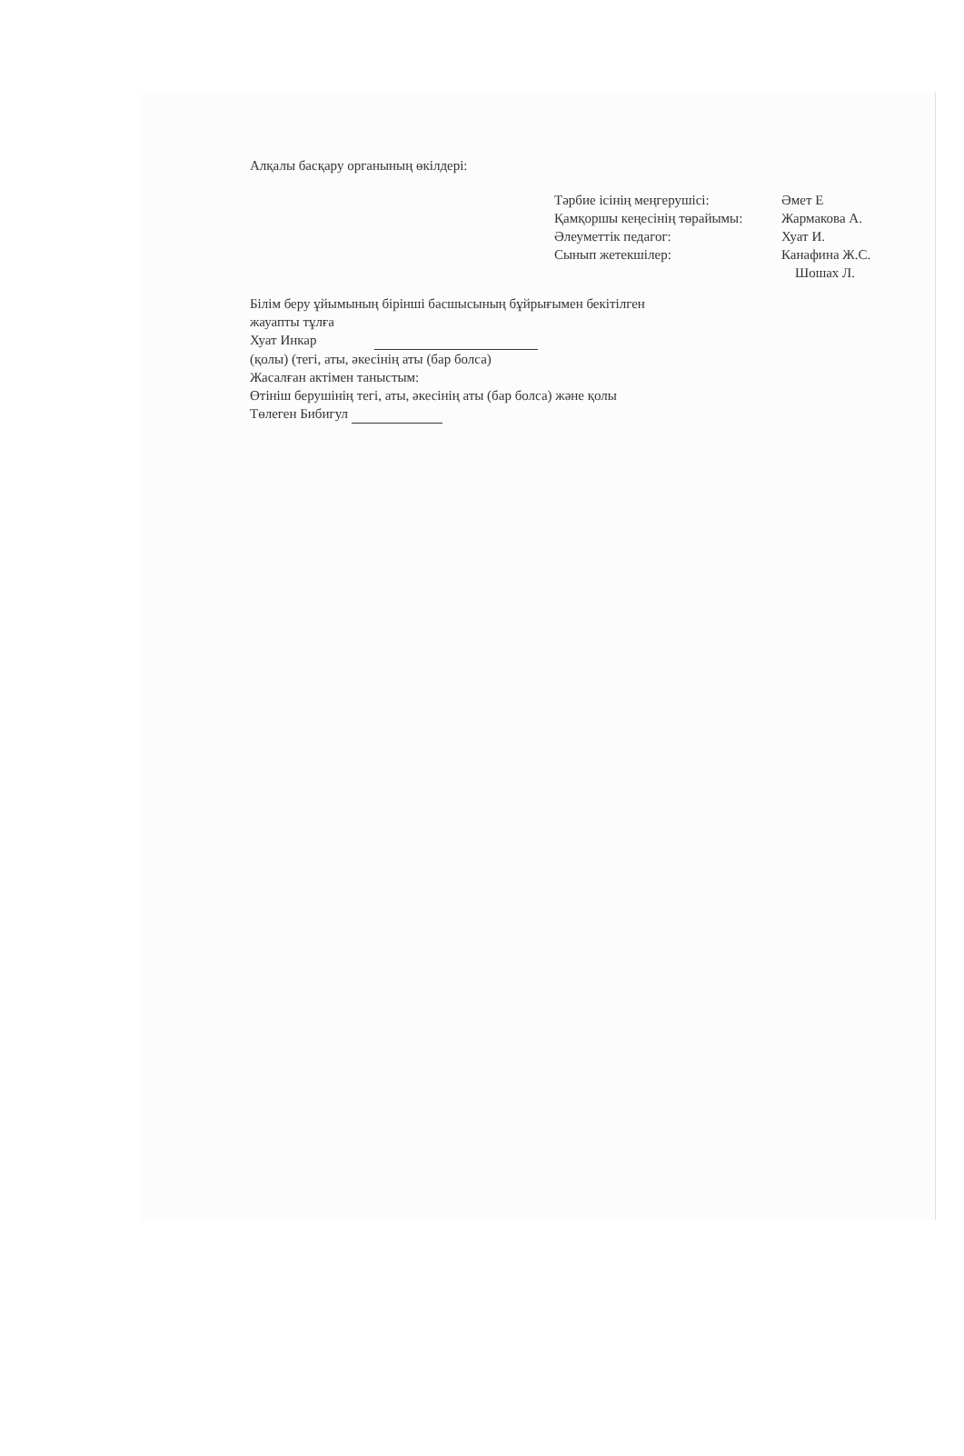Алқалы басқару органының өкілдері:
Тәрбие ісінің меңгерушісі: Әмет Е
Қамқоршы кеңесінің төрайымы: Жармакова А.
Әлеуметтік педагог: Хуат И.
Сынып жетекшілер: Канафина Ж.С.
Шошах Л.
Білім беру ұйымының бірінші басшысының бұйрығымен бекітілген
жауапты тұлға
Хуат Инкар
(қолы) (тегі, аты, әкесінің аты (бар болса)
Жасалған актімен таныстым:
Өтініш берушінің тегі, аты, әкесінің аты (бар болса) және қолы
Төлеген Бибигул